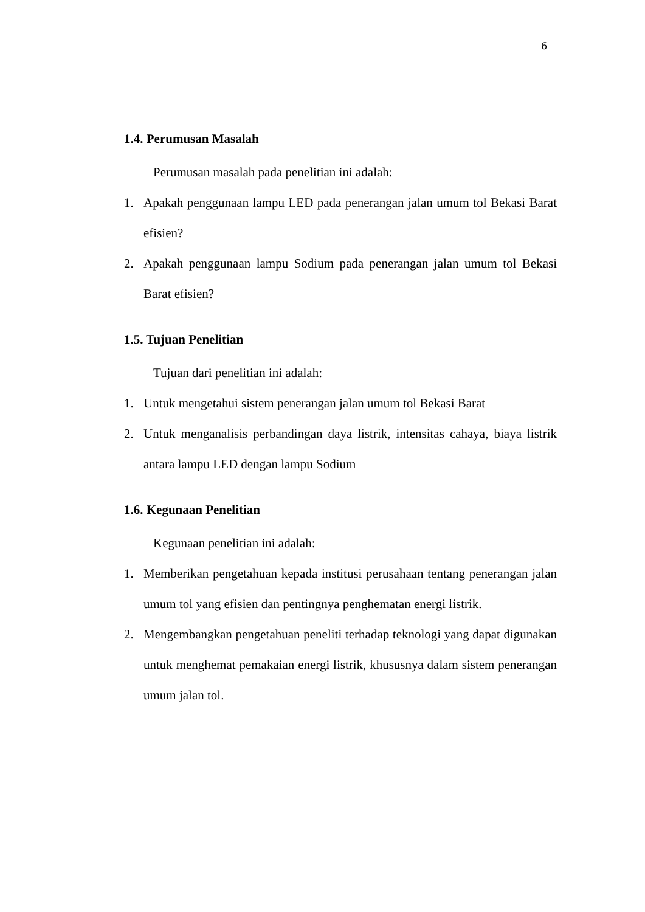6
1.4. Perumusan Masalah
Perumusan masalah pada penelitian ini adalah:
1. Apakah penggunaan lampu LED pada penerangan jalan umum tol Bekasi Barat efisien?
2. Apakah penggunaan lampu Sodium pada penerangan jalan umum tol Bekasi Barat efisien?
1.5. Tujuan Penelitian
Tujuan dari penelitian ini adalah:
1. Untuk mengetahui sistem penerangan jalan umum tol Bekasi Barat
2. Untuk menganalisis perbandingan daya listrik, intensitas cahaya, biaya listrik antara lampu LED dengan lampu Sodium
1.6. Kegunaan Penelitian
Kegunaan penelitian ini adalah:
1. Memberikan pengetahuan kepada institusi perusahaan tentang penerangan jalan umum tol yang efisien dan pentingnya penghematan energi listrik.
2. Mengembangkan pengetahuan peneliti terhadap teknologi yang dapat digunakan untuk menghemat pemakaian energi listrik, khususnya dalam sistem penerangan umum jalan tol.